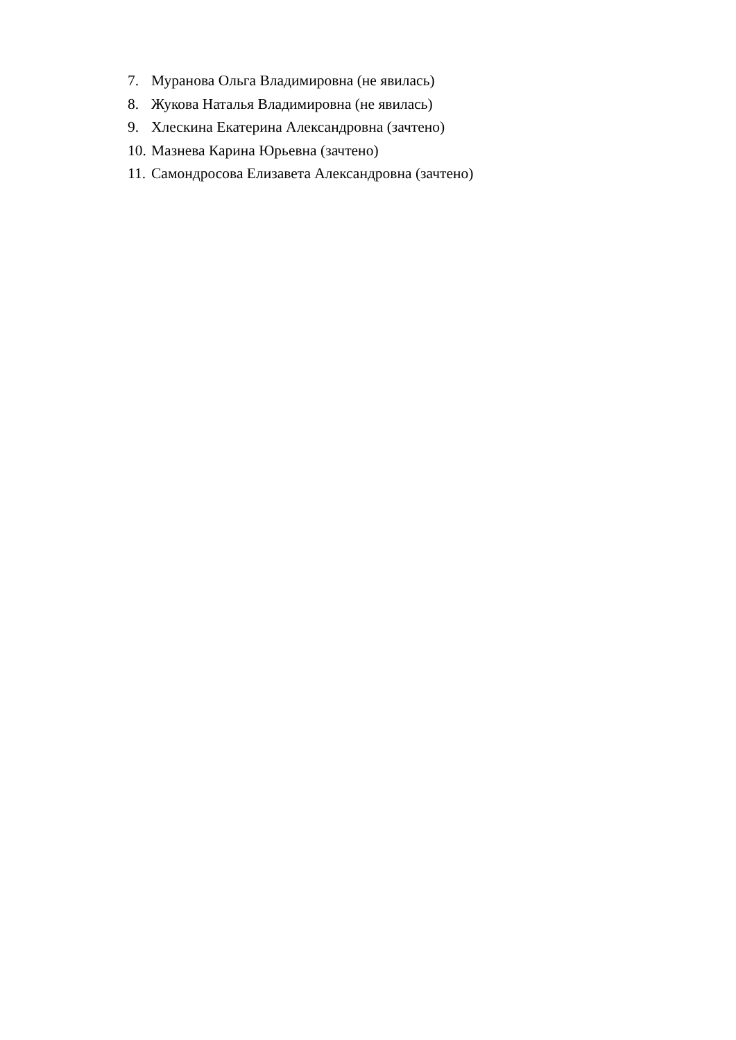7. Муранова Ольга Владимировна (не явилась)
8. Жукова Наталья Владимировна (не явилась)
9. Хлескина Екатерина Александровна (зачтено)
10. Мазнева Карина Юрьевна (зачтено)
11. Самондросова Елизавета Александровна (зачтено)